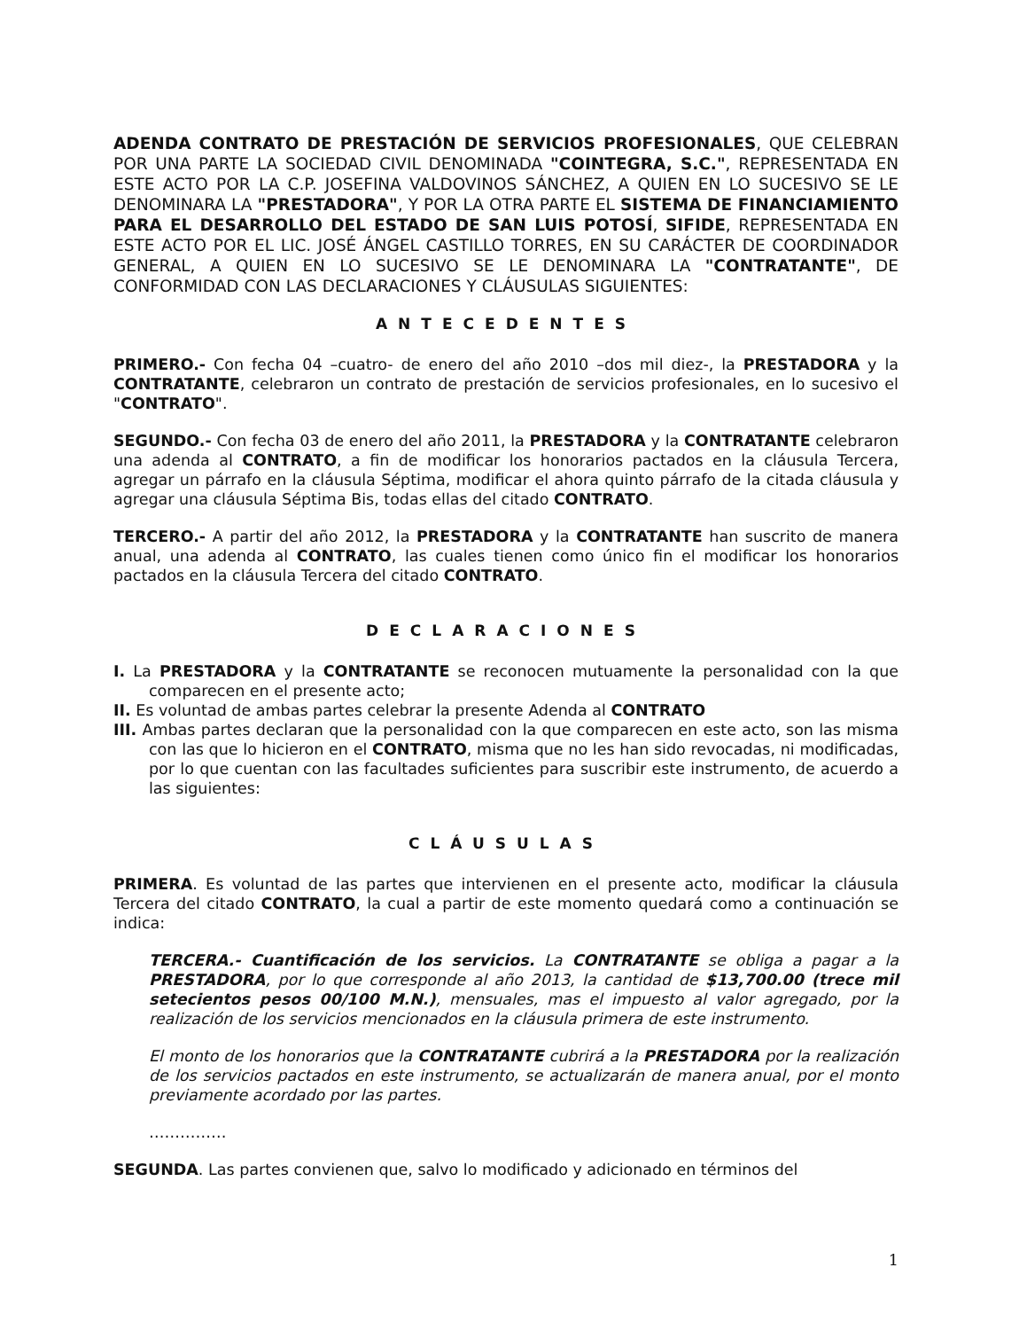ADENDA CONTRATO DE PRESTACIÓN DE SERVICIOS PROFESIONALES, QUE CELEBRAN POR UNA PARTE LA SOCIEDAD CIVIL DENOMINADA "COINTEGRA, S.C.", REPRESENTADA EN ESTE ACTO POR LA C.P. JOSEFINA VALDOVINOS SÁNCHEZ, A QUIEN EN LO SUCESIVO SE LE DENOMINARA LA "PRESTADORA", Y POR LA OTRA PARTE EL SISTEMA DE FINANCIAMIENTO PARA EL DESARROLLO DEL ESTADO DE SAN LUIS POTOSÍ, SIFIDE, REPRESENTADA EN ESTE ACTO POR EL LIC. JOSÉ ÁNGEL CASTILLO TORRES, EN SU CARÁCTER DE COORDINADOR GENERAL, A QUIEN EN LO SUCESIVO SE LE DENOMINARA LA "CONTRATANTE", DE CONFORMIDAD CON LAS DECLARACIONES Y CLÁUSULAS SIGUIENTES:
ANTECEDENTES
PRIMERO.- Con fecha 04 –cuatro- de enero del año 2010 –dos mil diez-, la PRESTADORA y la CONTRATANTE, celebraron un contrato de prestación de servicios profesionales, en lo sucesivo el "CONTRATO".
SEGUNDO.- Con fecha 03 de enero del año 2011, la PRESTADORA y la CONTRATANTE celebraron una adenda al CONTRATO, a fin de modificar los honorarios pactados en la cláusula Tercera, agregar un párrafo en la cláusula Séptima, modificar el ahora quinto párrafo de la citada cláusula y agregar una cláusula Séptima Bis, todas ellas del citado CONTRATO.
TERCERO.- A partir del año 2012, la PRESTADORA y la CONTRATANTE han suscrito de manera anual, una adenda al CONTRATO, las cuales tienen como único fin el modificar los honorarios pactados en la cláusula Tercera del citado CONTRATO.
DECLARACIONES
I. La PRESTADORA y la CONTRATANTE se reconocen mutuamente la personalidad con la que comparecen en el presente acto;
II. Es voluntad de ambas partes celebrar la presente Adenda al CONTRATO
III. Ambas partes declaran que la personalidad con la que comparecen en este acto, son las misma con las que lo hicieron en el CONTRATO, misma que no les han sido revocadas, ni modificadas, por lo que cuentan con las facultades suficientes para suscribir este instrumento, de acuerdo a las siguientes:
CLÁUSULAS
PRIMERA. Es voluntad de las partes que intervienen en el presente acto, modificar la cláusula Tercera del citado CONTRATO, la cual a partir de este momento quedará como a continuación se indica:
TERCERA.- Cuantificación de los servicios. La CONTRATANTE se obliga a pagar a la PRESTADORA, por lo que corresponde al año 2013, la cantidad de $13,700.00 (trece mil setecientos pesos 00/100 M.N.), mensuales, mas el impuesto al valor agregado, por la realización de los servicios mencionados en la cláusula primera de este instrumento.
El monto de los honorarios que la CONTRATANTE cubrirá a la PRESTADORA por la realización de los servicios pactados en este instrumento, se actualizarán de manera anual, por el monto previamente acordado por las partes.
……………
SEGUNDA. Las partes convienen que, salvo lo modificado y adicionado en términos del
1